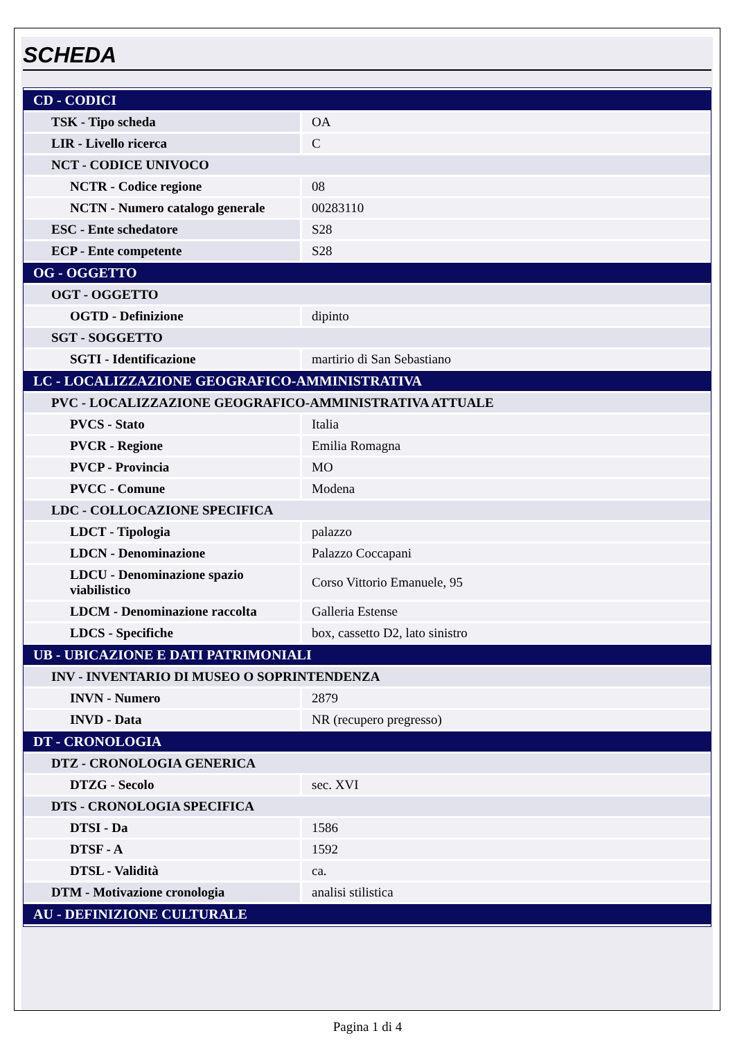SCHEDA
| CD - CODICI | |
| TSK - Tipo scheda | OA |
| LIR - Livello ricerca | C |
| NCT - CODICE UNIVOCO | |
| NCTR - Codice regione | 08 |
| NCTN - Numero catalogo generale | 00283110 |
| ESC - Ente schedatore | S28 |
| ECP - Ente competente | S28 |
| OG - OGGETTO | |
| OGT - OGGETTO | |
| OGTD - Definizione | dipinto |
| SGT - SOGGETTO | |
| SGTI - Identificazione | martirio di San Sebastiano |
| LC - LOCALIZZAZIONE GEOGRAFICO-AMMINISTRATIVA | |
| PVC - LOCALIZZAZIONE GEOGRAFICO-AMMINISTRATIVA ATTUALE | |
| PVCS - Stato | Italia |
| PVCR - Regione | Emilia Romagna |
| PVCP - Provincia | MO |
| PVCC - Comune | Modena |
| LDC - COLLOCAZIONE SPECIFICA | |
| LDCT - Tipologia | palazzo |
| LDCN - Denominazione | Palazzo Coccapani |
| LDCU - Denominazione spazio viabilistico | Corso Vittorio Emanuele, 95 |
| LDCM - Denominazione raccolta | Galleria Estense |
| LDCS - Specifiche | box, cassetto D2, lato sinistro |
| UB - UBICAZIONE E DATI PATRIMONIALI | |
| INV - INVENTARIO DI MUSEO O SOPRINTENDENZA | |
| INVN - Numero | 2879 |
| INVD - Data | NR (recupero pregresso) |
| DT - CRONOLOGIA | |
| DTZ - CRONOLOGIA GENERICA | |
| DTZG - Secolo | sec. XVI |
| DTS - CRONOLOGIA SPECIFICA | |
| DTSI - Da | 1586 |
| DTSF - A | 1592 |
| DTSL - Validità | ca. |
| DTM - Motivazione cronologia | analisi stilistica |
| AU - DEFINIZIONE CULTURALE | |
Pagina 1 di 4